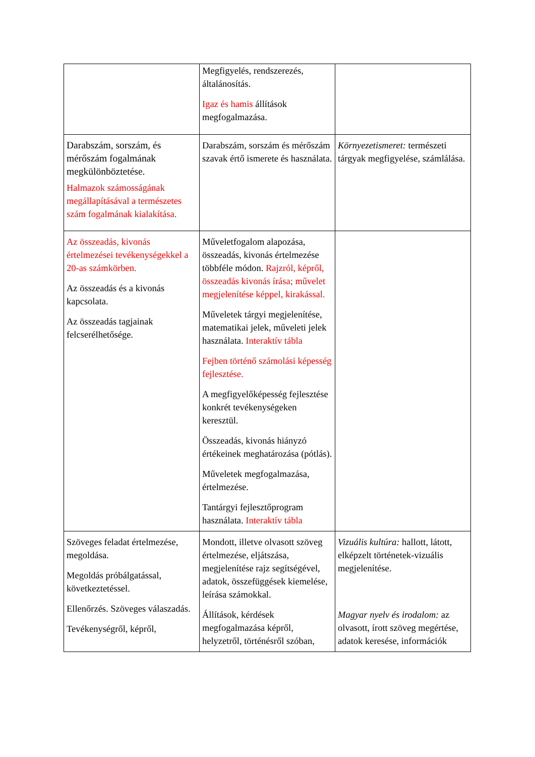| | Megfigyelés, rendszerezés, általánosítás. Igaz és hamis állítások megfogalmazása. | |
| Darabszám, sorszám, és mérőszám fogalmának megkülönböztetése. Halmazok számosságának megállapításával a természetes szám fogalmának kialakítása. | Darabszám, sorszám és mérőszám szavak értő ismerete és használata. | Környezetismeret: természeti tárgyak megfigyelése, számlálása. |
| Az összeadás, kivonás értelmezései tevékenységekkel a 20-as számkörben. Az összeadás és a kivonás kapcsolata. Az összeadás tagjainak felcserélhetősége. | Műveletfogalom alapozása, összeadás, kivonás értelmezése többféle módon. Rajzról, képről, összeadás kivonás írása; művelet megjelenítése képpel, kirakással. Műveletek tárgyi megjelenítése, matematikai jelek, műveleti jelek használata. Interaktív tábla Fejben történő számolási képesség fejlesztése. A megfigyelőképesség fejlesztése konkrét tevékenységeken keresztül. Összeadás, kivonás hiányzó értékeinek meghatározása (pótlás). Műveletek megfogalmazása, értelmezése. Tantárgyi fejlesztőprogram használata. Interaktív tábla | |
| Szöveges feladat értelmezése, megoldása. Megoldás próbálgatással, következtetéssel. Ellenőrzés. Szöveges válaszadás. Tevékenységről, képről, | Mondott, illetve olvasott szöveg értelmezése, eljátszása, megjelenítése rajz segítségével, adatok, összefüggések kiemelése, leírása számokkal. Állítások, kérdések megfogalmazása képről, helyzetről, történésről szóban, | Vizuális kultúra: hallott, látott, elképzelt történetek-vizuális megjelenítése. Magyar nyelv és irodalom: az olvasott, írott szöveg megértése, adatok keresése, információk |